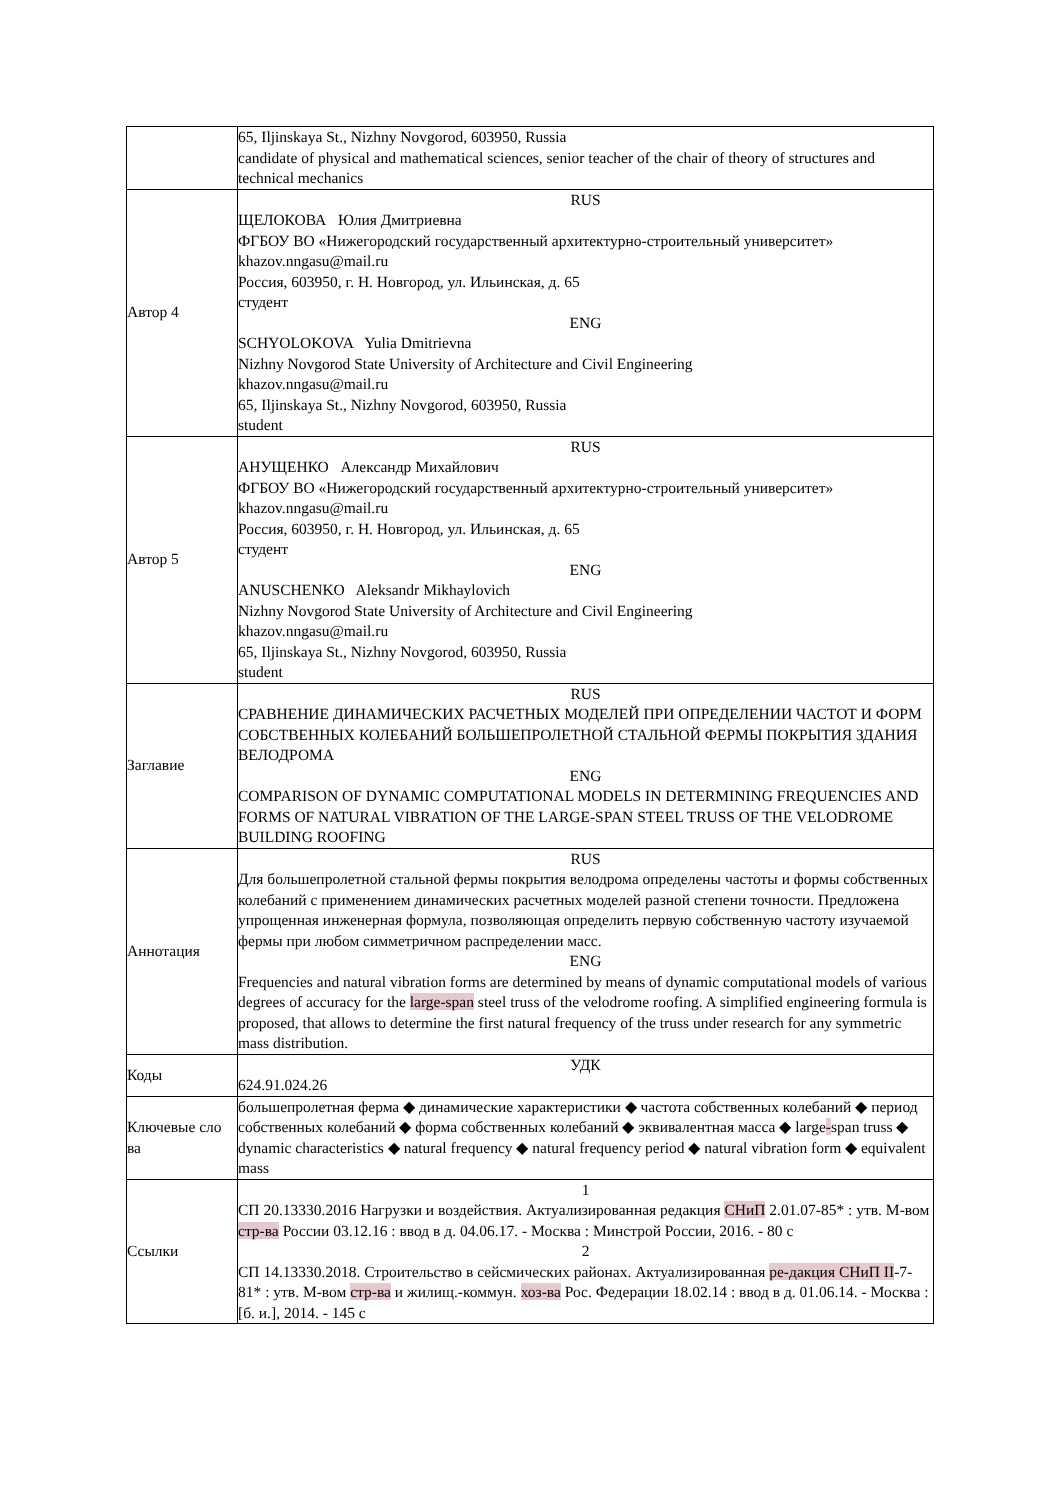| | 65, Iljinskaya St., Nizhny Novgorod, 603950, Russia candidate of physical and mathematical sciences, senior teacher of the chair of theory of structures and technical mechanics |
| Автор 4 | RUS ЩЕЛОКОВА Юлия Дмитриевна ФГБОУ ВО «Нижегородский государственный архитектурно-строительный университет» khazov.nngasu@mail.ru Россия, 603950, г. Н. Новгород, ул. Ильинская, д. 65 студент ENG SCHYOLOKOVA Yulia Dmitrievna Nizhny Novgorod State University of Architecture and Civil Engineering khazov.nngasu@mail.ru 65, Iljinskaya St., Nizhny Novgorod, 603950, Russia student |
| Автор 5 | RUS АНУЩЕНКО Александр Михайлович ФГБОУ ВО «Нижегородский государственный архитектурно-строительный университет» khazov.nngasu@mail.ru Россия, 603950, г. Н. Новгород, ул. Ильинская, д. 65 студент ENG ANUSCHENKO Aleksandr Mikhaylovich Nizhny Novgorod State University of Architecture and Civil Engineering khazov.nngasu@mail.ru 65, Iljinskaya St., Nizhny Novgorod, 603950, Russia student |
| Заглавие | RUS СРАВНЕНИЕ ДИНАМИЧЕСКИХ РАСЧЕТНЫХ МОДЕЛЕЙ ПРИ ОПРЕДЕЛЕНИИ ЧАСТОТ И ФОРМ СОБСТВЕННЫХ КОЛЕБАНИЙ БОЛЬШЕПРОЛЕТНОЙ СТАЛЬНОЙ ФЕРМЫ ПОКРЫТИЯ ЗДАНИЯ ВЕЛОДРОМА ENG COMPARISON OF DYNAMIC COMPUTATIONAL MODELS IN DETERMINING FREQUENCIES AND FORMS OF NATURAL VIBRATION OF THE LARGE-SPAN STEEL TRUSS OF THE VELODROME BUILDING ROOFING |
| Аннотация | RUS Для большепролетной стальной фермы покрытия велодрома определены частоты и формы собственных колебаний с применением динамических расчетных моделей разной степени точности. Предложена упрощенная инженерная формула, позволяющая определить первую собственную частоту изучаемой фермы при любом симметричном распределении масс. ENG Frequencies and natural vibration forms are determined by means of dynamic computational models of various degrees of accuracy for the large-span steel truss of the velodrome roofing. A simplified engineering formula is proposed, that allows to determine the first natural frequency of the truss under research for any symmetric mass distribution. |
| Коды | УДК 624.91.024.26 |
| Ключевые сло ва | большепролетная ферма ◆ динамические характеристики ◆ частота собственных колебаний ◆ период собственных колебаний ◆ форма собственных колебаний ◆ эквивалентная масса ◆ large - span truss ◆ dynamic characteristics ◆ natural frequency ◆ natural frequency period ◆ natural vibration form ◆ equivalent mass |
| Ссылки | 1 СП 20.13330.2016 Нагрузки и воздействия. Актуализированная редакция СНиП 2.01.07-85* : утв. М-вом стр-ва России 03.12.16 : ввод в д. 04.06.17. - Москва : Минстрой России, 2016. - 80 с 2 СП 14.13330.2018. Строительство в сейсмических районах. Актуализированная ре-дакция СНиП II -7-81* : утв. М-вом стр-ва и жилищ.-коммун. хоз-ва Рос. Федерации 18.02.14 : ввод в д. 01.06.14. - Москва : [б. и.], 2014. - 145 с |